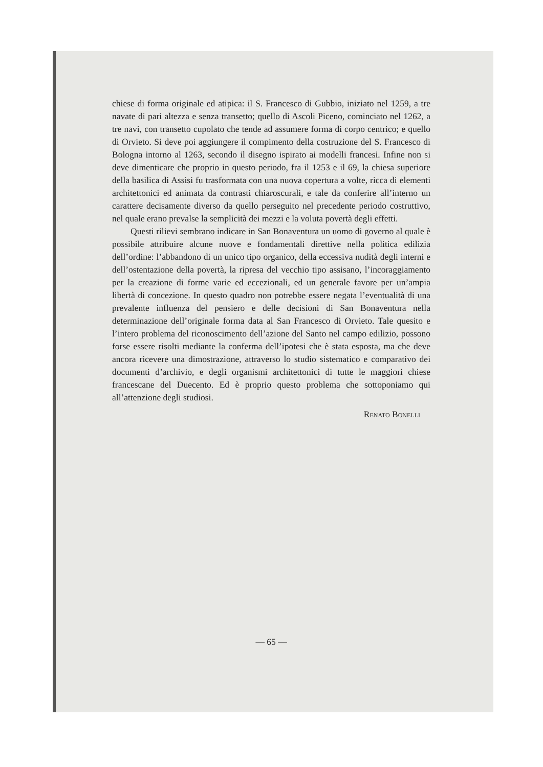chiese di forma originale ed atipica: il S. Francesco di Gubbio, iniziato nel 1259, a tre navate di pari altezza e senza transetto; quello di Ascoli Piceno, cominciato nel 1262, a tre navi, con transetto cupolato che tende ad assumere forma di corpo centrico; e quello di Orvieto. Si deve poi aggiungere il compimento della costruzione del S. Francesco di Bologna intorno al 1263, secondo il disegno ispirato ai modelli francesi. Infine non si deve dimenticare che proprio in questo periodo, fra il 1253 e il 69, la chiesa superiore della basilica di Assisi fu trasformata con una nuova copertura a volte, ricca di elementi architettonici ed animata da contrasti chiaroscurali, e tale da conferire all’interno un carattere decisamente diverso da quello perseguito nel precedente periodo costruttivo, nel quale erano prevalse la semplicità dei mezzi e la voluta povertà degli effetti.
Questi rilievi sembrano indicare in San Bonaventura un uomo di governo al quale è possibile attribuire alcune nuove e fondamentali direttive nella politica edilizia dell’ordine: l’abbandono di un unico tipo organico, della eccessiva nudità degli interni e dell’ostentazione della povertà, la ripresa del vecchio tipo assisano, l’incoraggiamento per la creazione di forme varie ed eccezionali, ed un generale favore per un’ampia libertà di concezione. In questo quadro non potrebbe essere negata l’eventualità di una prevalente influenza del pensiero e delle decisioni di San Bonaventura nella determinazione dell’originale forma data al San Francesco di Orvieto. Tale quesito e l’intero problema del riconoscimento dell’azione del Santo nel campo edilizio, possono forse essere risolti mediante la conferma dell’ipotesi che è stata esposta, ma che deve ancora ricevere una dimostrazione, attraverso lo studio sistematico e comparativo dei documenti d’archivio, e degli organismi architettonici di tutte le maggiori chiese francescane del Duecento. Ed è proprio questo problema che sottoponiamo qui all’attenzione degli studiosi.
Renato Bonelli
— 65 —